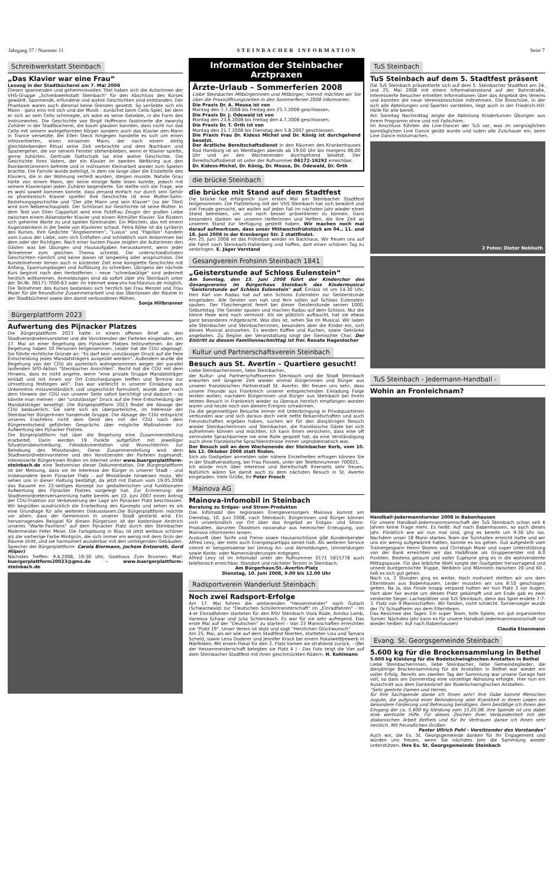Jahrgang 37 / Nummer 11 STEINBACHER INFORMATION Seite 7
Schreibwerkstatt Steinbach
„Das Klavier war eine Frau“
Lesung in der Stadtbücherei am 7. Mai 2008
Diesen spannenden und geheimnisvollen Titel haben sich die Autorinnen der VHS-Gruppe „Schreibwerkstatt Steinbach" für den Abschluss des Kurses gewählt. Spannende, erfundene und wahre Geschichten sind entstanden. Der Phantasie waren auch diesmal keine Grenzen gesetzt. So verliebte sich ein Mann - ganz eins mit sich und der Musik - zunächst beim Cello-Spiel, bei dem er sich an sein Cello schmiegte, als wäre es seine Geliebte, in die Form des Instrumentes. Die Geschichte von Birgit Hoffmann faszinierte die zwanzig Zuhörer in der Stadtbücherei, die kaum glauben konnten, dass nicht nur das Cello mit seinem wohlgeformten Körper sondern auch das Klavier den Mann in Trance versetzte. Bei Ellen Steck hingegen handelte es sich um einen introvertierten, einen einsamen Mann, der nach einem stetig gleichbleibenden Ritual seine Zeit verbrachte und dem Nachbarn und Spaziergeher, die vor seinem Fenster stehenblieben, wenn er Klavier spielte, gerne zuhörten. Gertrude Gottschalk las eine wahre Geschichte. Die Geschichte ihres Vaters, der ein Klavier im zweiten Weltkrieg aus den Bombentrümmern befreite und in mühsamer Kleinarbeit wieder zum Spielen brachte. Die Familie wurde beteiligt, in dem sie lange über die Einzelteile des Klaviers, die in der Wohnung verteilt wurden, steigen musste. Natalie Grau hörte von einem Mann, der keine einzige Note lesen konnte, jedoch mit seinem Klavierspiel jeden Zuhörer begeisterte. Sie stellte sich die Frage, wie es wohl soweit kommen konnte, dass jemand einfach nur durch sein Gehör so phantastisch Klavier spielte! Ihre Geschichte ist eine Mutter-Sohn-Beziehungsgeschichte und "Der alte Mann und sein Klavier" (so der Titel) wird zum Nebenschauplatz. Der Schlüssel zur Geschichte ist seine Mutter. In dem Text von Ellen Cappelluti wird eine Putzfrau Zeugin der großen Liebe zwischen einem Bösendorfer Klavier und einem Ritmüller Klavier. Sie flüstern sich geheime Worte zu und spielen füreinander. Ein Märchen, das mit einem Augenzwinkern in die Seele von Klavieren schaut. Petra Rölke ist die Lyrikerin des Kurses. Ihre Gedichte "Angekommen", "Luxus" und "Papillon" handeln vom Luxus der Liebe, vom sich Entfalten und schließlich vom Ankommen bei dem oder der Richtigen. Nach einer kurzen Pause zeigten die Autorinnen den Gästen was bei Übungen und Hausaufgaben herauskommt, wenn jeder Teilnehmer zum gleichen Thema schreibt. Die unterschiedlichsten Geschichten nämlich und keine davon ist langweilig oder anspruchslos. Die Kursteilnehmer lernen auch in kürzester Zeit eine komplette Geschichte mit Anfang, Spannungsbogen und Auflösung zu schreiben. Übrigens der nächste Kurs beginnt nach den Herbstferien - neue "schreibwütige" sind jederzeit herzlich willkommen. Anmeldungen sind ab sofort über vhs Steinbach unter der Tel.Nr. 06171-7000-63 oder im Internet www.vhs-hochtaunus.de möglich. Die Teilnehmer des Kurses bedanken sich herzlich bei Frau Menzel und Frau Maier für die freundliche Zusammenarbeit und das Überlassen der Räume in der Stadtbücherei sowie den damit verbundenen Mühen.
Sonja Hillbrunner
Bürgerplattform 2023
Aufwertung des Pijnacker Platzes
Die Bürgerplattform 2023 hatte in einem offenen Brief an den Stadtverordnetenvorsteher und die Vorsitzenden der Parteien eingeladen, am 17. Mai an einer Begehung des Pijnacker Platzes teilzunehmen. An der Begehung haben 10 Personen teilgenommen. Leider hat die CDU abgesagt. Sie führte rechtliche Gründe an: "Es darf kein unzulässiger Druck auf die freie Entscheidung jedes Mandatsträgers ausgeübt werden". Außerdem wurde die Begehung von der CDU als parteiisch wahrgenommen wegen der parallel laufenden SPD-Aktion "Steinbacher Ansichten". Recht hat die CDU mit dem Hinweis, dass es nicht angehe, wenn "eine private Gruppe Mandatsträger einlädt und mit ihnen vor Ort Entscheidungen treffen und Termine zur Umsetzung festlegen will". Das war vielleicht in unserer Einladung aus Unkenntnis missverständlich und ungeschickt formuliert, wurde aber nach dem Hinweis der CDU von unserer Seite sofort berichtigt und dadurch - so könnte man meinen - der "unzulässige" Druck auf die freie Entscheidung der Mandatsträger beseitigt. Die Bürgerplattform 2023 findet die Absage der CDU bedauerlich. Sie sieht sich als überparteiliche, im Interesse der Steinbacher BürgerInnen handelnde Gruppe. Die Absage der CDU entspricht unseres Erachtens nicht dem Geist des mit der CDU nach dem Bürgerentscheid geführten Gesprächs über mögliche Maßnahmen zur Aufwertung des Pijnacker Platzes.
Die Bürgerplattform hat über die Begehung eine Zusammenstellung erarbeitet. Darin werden 19 Punkte aufgeführt mit jeweiliger Situationsbeschreibung, Fotodokumentation und Wunschtermin zur Behebung des Missstandes. Diese Zusammenstellung wird dem Stadtverordnetenvorsteher und den Vorsitzenden der Parteien zugesandt. Interessierte BürgerInnen finden im Internet unter www.buergerplattform-steinbach.de eine Textversion dieser Dokumentation. Die Bürgerplattform ist der Meinung, dass sie im Interesse der Bürger in unserer Stadt - und insbesondere beim Pijnacker Platz - auf Missstände hinweisen muss. Wir sehen uns in dieser Haltung bestätigt, da jetzt mit Datum vom 19.05.2008 das Bauamt ein 22-seitiges Konzept zur gestalterischen und funktionalen Aufwertung des Pijnacker Platzes vorgelegt hat. Zur Erinnerung: die Stadtverordnetenversammlung hatte bereits am 10. Juni 2007 einen Antrag der CDU-Fraktion zur Verbesserung der Lage am Pijnacker Platz beschlossen. Wir begrüßen ausdrücklich die Erarbeitung des Konzepts und sehen es als eine Grundlage für alle weiteren Diskussionen.Die Bürgerplattform möchte vor allem, dass der Gemeinsinn in unserer Stadt gestärkt wird. Ein hervorragendes Beispiel für diesen Bürgersinn ist der kostenlose Anstrich unseres "Warte-Pavillons" auf dem Pijnacker Platz durch den Steinbacher Malermeister Peter Meier. Die Farbgebung in Blau ist jetzt weitaus schöner als die vorherige Farbe Mintgrün, die sich immer ein wenig mit dem Grün der Bäume stritt, und sie harmoniert wunderbar mit den umliegenden Gebäuden. Sprecher der Bürgerplattform: Carola Biermann, Jochem Entzeroth, Gerd Hilper)
Nächstes Treffen: 9.6.2008, 19:30 Uhr, Gasthaus Zum Brunnen. Mail: buergerplattform20023@gmx.de - www.buergerplattform-steinbach.de
Information der Steinbacher Arztpraxen
Ärzte-Urlaub – Sommerferien 2008
Liebe Steinbacher Mitbürgerinnen und Mitbürger, hiermit möchten wir Sie über die Praxisöffnungszeiten in den Sommerferien 2008 informieren.
Die Praxis Dr. A. Mousa ist von
Montag den 7.7.2008 bis Freitag den 25.7.2008 geschlossen.
Die Praxis Dr. J. Odewald ist von
Montag den 23.6.2008 bis Freitag den 4.7.2008 geschlossen.
Die Praxis Dr. T. Orth ist von
Montag den 21.7.2008 bis Dienstag den 5.8.2007 geschlossen.
Die Praxis Frau Dr. Kidess Michel und Dr. König ist durchgehend besetzt.
Der Ärztliche Bereitschaftsdienst in den Räumen des Krankenhauses Bad Homburg ist an Werktagen abends ab 19:00 Uhr bis morgens 06:00 Uhr und an den Wochenenden durchgehend besetzt. Der Bereitschaftsdienst ist unter der Rufnummer 06172-19292 erreichbar.
Dr. Kidess-Michel, Dr. König, Dr. Mousa, Dr. Odewald, Dr. Orth
die brücke Steinbach
die brücke mit Stand auf dem Stadtfest
Die brücke hat erfolgreich zum ersten Mal am Steinbacher Stadtfest teilgenommen. Die Platzteilung mit der VHS Steinbach hat sich bewährt und viel Freude gemacht, wir wollen auf jeden Fall im nächsten Jahr wieder einen Stand betreiben, um uns noch besser präsentieren zu können. Ganz besonders danken wir unseren Helferinnen und Helfern, die ihre Zeit an unserem Stand zur Verfügung gestellt haben. Wir machen noch mal darauf aufmerksam, dass unser Mittwochsfrühstück am 04., 11. und 18. Juni 2008 in der Kronberger Str. 2 stattfindet.
Am 25. Juni 2008 ist das Frühstück wieder im Backhaus. Wir freuen uns auf die Fahrt nach Steinbach-Hallenberg und hoffen, dort einen schönen Tag zu verbringen. E. Jäger Vorstand
Gesangverein Frohsinn Steinbach 1841
„Geisterstunde auf Schloss Eulenstein“
Am Sonntag, den 15. Juni 2008 führt der Kinderchor des Gesangvereins im Bürgerhaus Steinbach das Kindermusical "Geisterstunde auf Schloss Eulenstein" auf. Einlass ist um 14.30 Uhr, Herr Karl von Radau hat auf sein Schloss Eulenstein zur Geisterstunde eingeladen. Alle Geister von nah und fern sollen auf Schloss Eulenstein spuken. Der Flaschengeist feiert bei dieser Geisterstunde seinen 1000. Geburtstag. Die Geister spuken und machen Radau auf dem Schloss. Nur die kleine Hexe wird noch vermisst. Als sie plötzlich auftaucht, hat sie etwas ganz besonderes mitgebracht. Was dies ist, sehen Sie im Musical. Wir laden alle Steinbacher und Steinbacherinnen, besonders aber die Kinder ein, sich dieses Musical anzusehen. Es werden Kaffee und Kuchen, sowie Getränke angeboten. Zu Beginn der Veranstaltung singt der Gemischte Chor. Der Eintritt zu diesem Familiennachmittag ist frei. Renate Hagenlocher
Kultur und Partnerschaftsverein Steinbach
Besuch aus St. Avertin – Quartiere gesucht!
Liebe Steinbacherinnen, liebe Steinbacher,
der Kultur- und Partnerschaftsverein Steinbach und die Stadt Steinbach erwarten seit längerer Zeit wieder einmal Bürgerinnen und Bürger aus unserer französischen Partnerstadt St. Avertin. Wir freuen uns sehr, dass unsere Freunde aus Frankreich unserer entsprechenden Einladung Folge leisten wollen, nachdem Bürgerinnen und Bürger aus Steinbach bei ihrem letzten Besuch in Frankreich wieder so überaus herzlich empfangen worden waren und heute noch von diesem Ereignis schwärmen.
Da die gegenseitigen Besuche immer mit Unterbringung in Privatquartieren verbunden war und sich daraus doch viele nette Bekanntschaften und auch Freundschaften ergeben haben, suchen wir für den diesjährigen Besuch wieder Steinbacherinnen und Steinbacher, die französische Gäste bei sich aufnehmen können und möchten. Ich kann Ihnen versichern, dass eine oft vermutete Sprachbarriere nie eine Rolle gespielt hat, da eine Verständigung auch ohne französische Sprachkenntnisse immer unproblematisch war.
Der Besuch soll an dem Wochenende der Steinbacher Kerb, vom 10. bis 12. Oktober 2008 statt finden.
Sich als Gastgeber anmelden oder nähere Einzelheiten erfragen können Sie in der Stadtverwaltung, bei Frau Piossek, unter der Telefonnummer 700021.
Ich würde mich über Interesse und Bereitschaft Ihrerseits sehr freuen. Natürlich wären Sie damit auch zu dem nächsten Besuch in St. Avertin eingeladen. Viele Grüße, Ihr Peter Frosch
Mainova AG
Mainova-Infomobil in Steinbach
Beratung zu Erdgas- und Strom-Produkten
Das Infomobil des regionalen Energieversorgers Mainova kommt am Dienstag, 10. Juni 2008, nach Steinbach. Bürgerinnen und Bürger können sich unverbindlich vor Ort über das Angebot an Erdgas- und Strom-Produkten, darunter Ökostrom novanatur aus heimischer Erzeugung, von Mainova informieren lassen.
Auskunft über Tarife und Preise sowie Hausanschlüsse gibt Kundenberater Alfred Levy, der stets auch Energiespartipps bereit hält. Als weiteren Service nimmt er beispielsweise bei Umzug An- und Abmeldungen, Ummeldungen sowie Konto- oder Namensänderungen entgegen.
Alfred Levy ist im Infomobil unter der Rufnummer 0171 5815778 auch telefonisch erreichbar. Standort und nächster Termin in Steinbach:
Am Bürgerhaus/St.-Avertin-Platz
Dienstag, 10. Juni 2008, 9.00 bis 12.00 Uhr
Radsportverein Wanderlust Steinbach
Noch zwei Radsport-Erfolge
Am 17. Mai fuhren die amtierenden "Hessenmeister" nach Gutach (Schwarzwald) zur "Deutschen Schülermeisterschaft" im „Einradfahren" - Im 4-er Einradfahren starteten für den RSV Steinbach Viola Rüde, Annika Lomb, Vanessa Schaar und Julia Schlembach. Es war für sie sehr aufregend. Das erste Mal auf der "Deutschen" zu starten! - Von 23 Mannschaften erreichten sie "Platz 19". Unser Verein ist stolz und sagt "Herzlichen Glückwunsch"
Am 25. Mai, als wir alle auf dem Stadtfest feierten, starteten Lisa und Tamara Scheld, sowie Lena Doderer und Jennifer Krack bei einem Pokalwettbewerb in Mörfelden. Mit einem Pokal für den 2. Platz kamen sie strahlend zurück. - (Bei der Hessenmeisterschaft belegten sie Platz 4 ) - Das Foto zeigt die Vier auf dem Steinbacher Stadtfest mit ihren geschmückten Rädern. H. Kohlmann
TuS Steinbach
TuS Steinbach auf dem 5. Stadtfest präsent
Die TuS Steinbach präsentierte sich auf dem 5. Steinbacher Stadtfest am 24. und 25. Mai 2008 mit einem Informationsstand auf der Bahnstraße. Interessierte Besucher erhielten Informationen über das Angebot des Vereins und konnten die neue Vereinsbroschüre mitnehmen. Die Broschüre, in der sich alle Abteilungen und Sparten vorstellen, liegt auch in der Friedrich-Hill-Halle für alle bereit.
Am Sonntag Nachmittag zeigte die Abteilung Kinderturnen Übungen aus ihrem Programm ohne und mit Fallschirm.
Im Anschluss führten die Line-Dancer der TuS vor, was im vergnüglichen sonntäglichen Line Dance geübt wurde und luden alle Zuschauer ein, beim Line Dance mitzumachen.
2 Fotos: Dieter Nebhuth
TuS Steinbach - Jedermann-Handball -
Wohin an Fronleichnam?
Handball-Jedermannturnier 2008 in Babenhausen
Für unsere Handball-Jedermannmannschaft der TuS Steinbach schon seit 6 Jahren keine Frage mehr. Es heißt: Auf nach Babenhausen, so auch dieses Jahr. Pünktlich wie wir nun mal sind, ging es bereits um 9:30 Uhr los. Nachdem unser 18 Mann starkes Team die Turnhallen erreicht hatte und wir uns ein wenig aufgewärmt hatten, konnte es los gehen. Gut aufgestellt vom Trainergespann Henni Stamm und Christoph Maier und super Unterstützung von der Bank erreichten wir das Halbfinale als Gruppenerster mit 6:0 Punkten. Bestens gelaunt und voller Euphorie ging es in die wohlverdiente Mittagspause. Für das leibliche Wohl sorgte der Gastgeber hervorragend und unsere buntgemischte Truppe, Weiblein und Männlein zwischen 20 und 60 , ließ es sich gut gehen.
Nach ca. 2 Stunden ging es weiter. Hoch motiviert stellten wir uns dem Elternteam aus Babenhausen. Leider mussten wir uns 8:10 geschlagen geben. Na ja, das Finale knapp verpasst hatten wir nun Platz 3 vor Augen. Hart aber fair wurde um diesen Platz gekämpft und am Ende gab es zwei verdiente Sieger. Lacheplätzer und TuS Steinbach, denn das Spiel endete 7:7. 3. Platz von 9 Mannschaften. Wir fanden, nicht schlecht. Turniersieger wurde der TV Schaafheim vor dem Elternteam.
Das Resümee des Tages: Ein super Team, tolle Spiele, ein gut organisiertes Turnier. Nächstes Jahr kann es für unsere Handball-Jedermannmannschaft nur wieder heißen: Auf nach Babenhausen!
Claudia Eisenmann
Evang. St. Georgsgemeinde Steinbach
5.600 kg für die Brockensammlung in Bethel
5.600 kg Kleidung für die Bodelschwinghschen Anstalten in Bethel
Liebe Steinbacherinnen, liebe Steinbacher, liebe Gemeindeglieder, die diesjährige Brockensammlung für die Anstalten in Bethel war wieder ein voller Erfolg. Bereits am zweiten Tag der Sammlung war unsere Garage fast voll, so dass am Donnerstag eine vorzeitige Abholung erfolgte. Hier nun ein Ausschnitt aus dem Dankesbrief der Bodelschwinghschen Anstalten.
"Sehr geehrte Damen und Herren,
für Ihre Sachspende danke ich Ihnen sehr! Ihre Gabe kommt Menschen zugute, die aufgrund einer Behinderung oder Krankheit in Ihrem Leben ein besondere Förderung und Betreuung benötigen. Gern bestätige ich Ihnen den Eingang der ca. 5.600 Kg Kleidung vom 15.05.08. Ihre Spende ist uns dabei eine wertvolle Hilfe. Für dieses Zeichen Ihrer Verbundenheit mit der diakonischen Arbeit Bethels und für Ihr Vertrauen danke ich Ihnen sehr herzlich. Mit freundlichen Grüßen
Pastor Ullrich Pohl - Vorsitzender des Vorstandes"
Auch wir, die Ev. St. Georgsgemeinde danken für Ihr Engagement und würden uns freuen, wenn Sie nächstes Jahr die Sammlung wieder unterstützen. Ihre Ev. St. Georgsgemeinde Steinbach